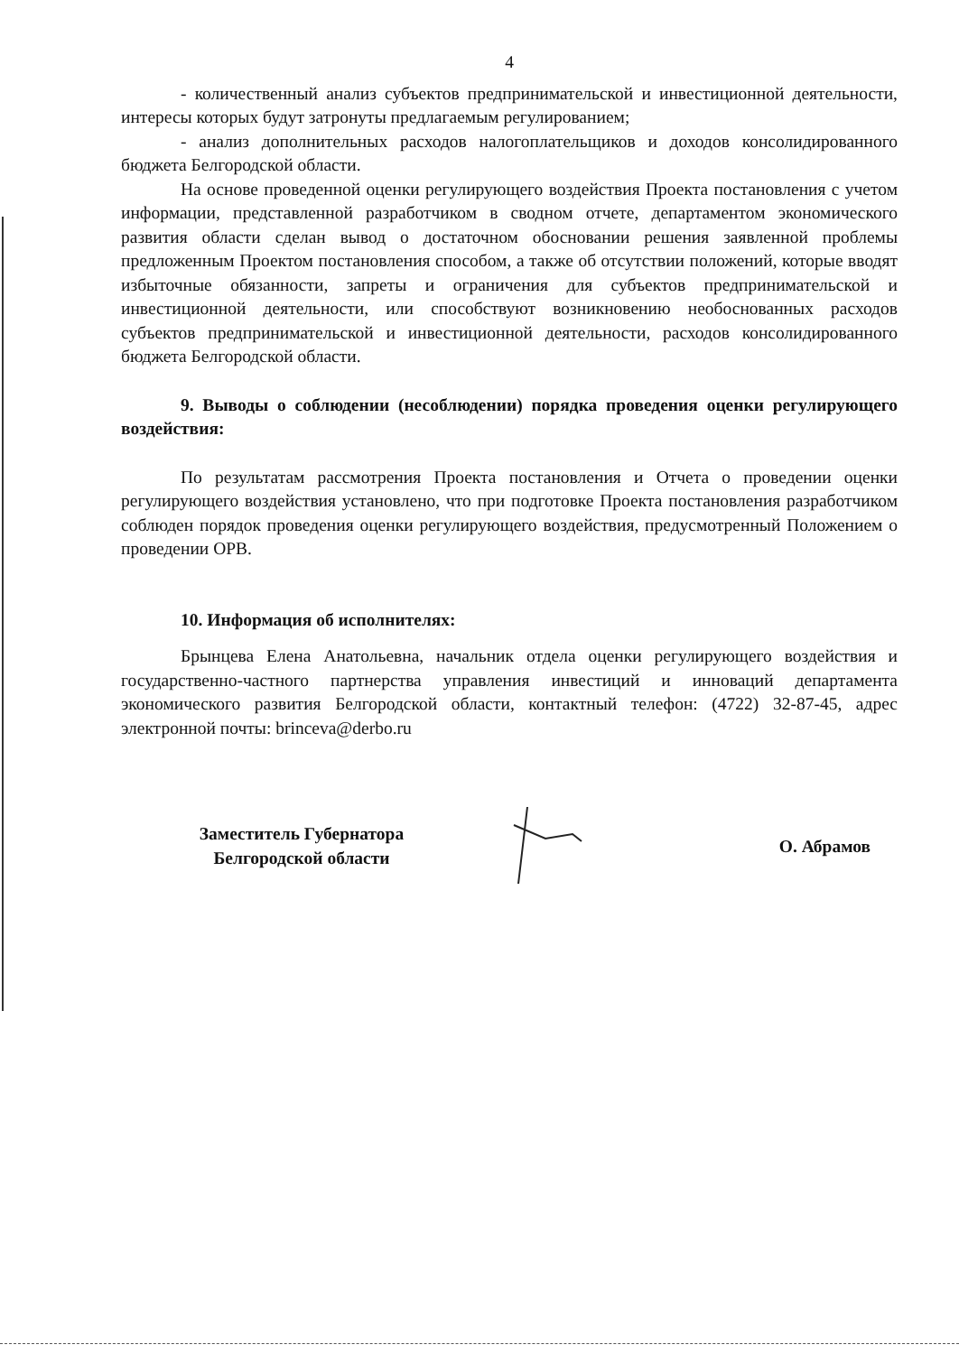4
- количественный анализ субъектов предпринимательской и инвестиционной деятельности, интересы которых будут затронуты предлагаемым регулированием;
- анализ дополнительных расходов налогоплательщиков и доходов консолидированного бюджета Белгородской области.
На основе проведенной оценки регулирующего воздействия Проекта постановления с учетом информации, представленной разработчиком в сводном отчете, департаментом экономического развития области сделан вывод о достаточном обосновании решения заявленной проблемы предложенным Проектом постановления способом, а также об отсутствии положений, которые вводят избыточные обязанности, запреты и ограничения для субъектов предпринимательской и инвестиционной деятельности, или способствуют возникновению необоснованных расходов субъектов предпринимательской и инвестиционной деятельности, расходов консолидированного бюджета Белгородской области.
9. Выводы о соблюдении (несоблюдении) порядка проведения оценки регулирующего воздействия:
По результатам рассмотрения Проекта постановления и Отчета о проведении оценки регулирующего воздействия установлено, что при подготовке Проекта постановления разработчиком соблюден порядок проведения оценки регулирующего воздействия, предусмотренный Положением о проведении ОРВ.
10. Информация об исполнителях:
Брынцева Елена Анатольевна, начальник отдела оценки регулирующего воздействия и государственно-частного партнерства управления инвестиций и инноваций департамента экономического развития Белгородской области, контактный телефон: (4722) 32-87-45, адрес электронной почты: brinceva@derbo.ru
Заместитель Губернатора
Белгородской области
О. Абрамов